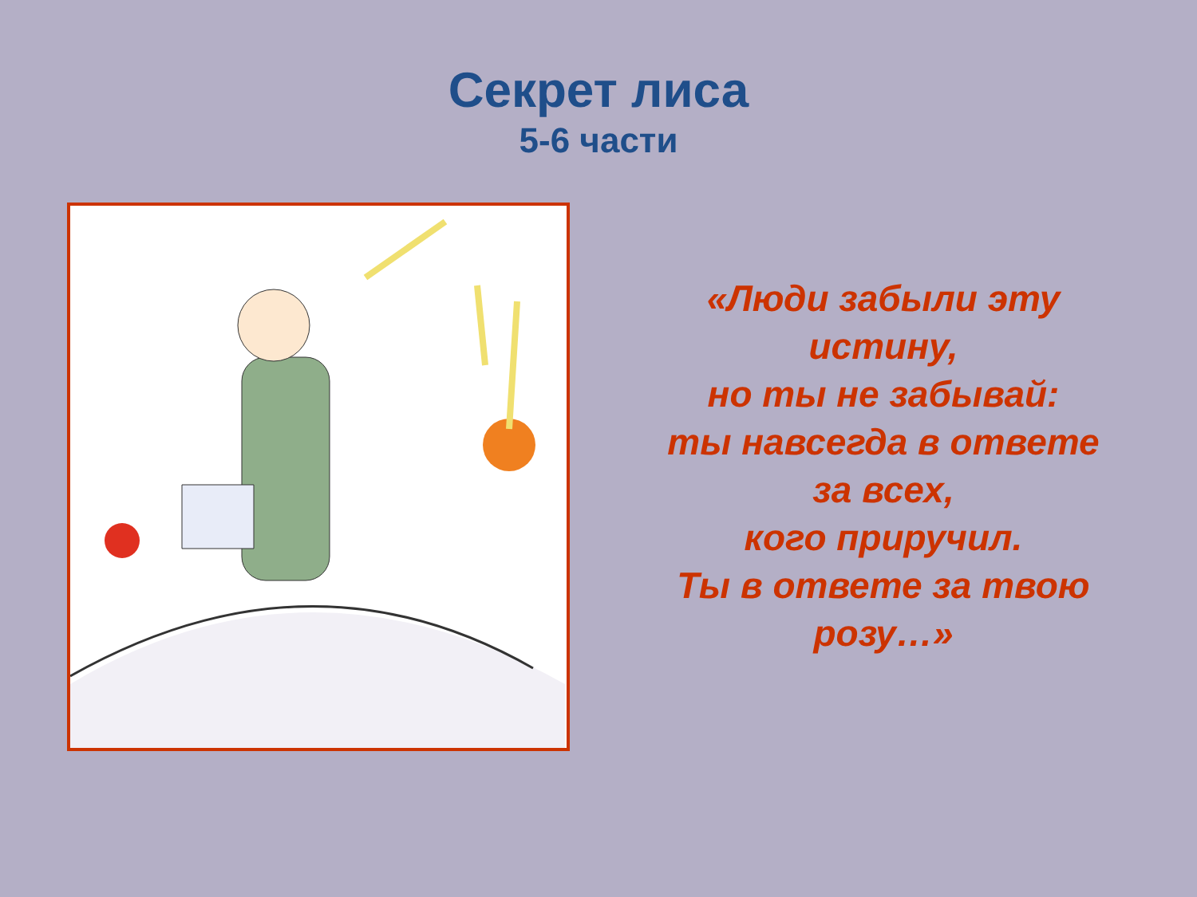Секрет лиса
5-6 части
«Люди забыли эту
истину,
но ты не забывай:
ты навсегда в ответе
за всех,
кого приручил.
Ты в ответе за твою
розу…»